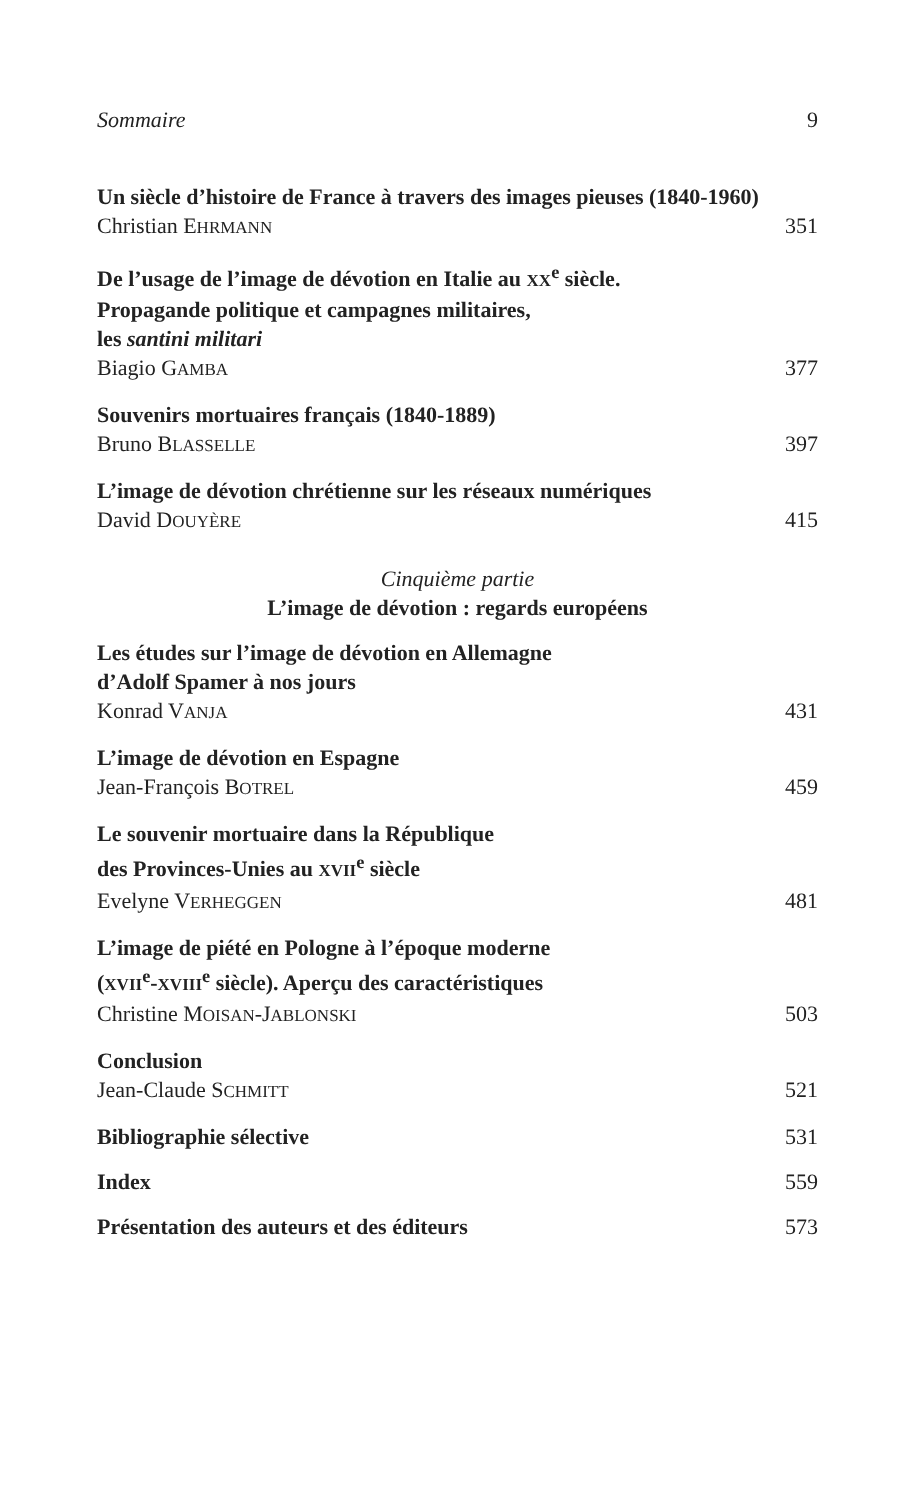Sommaire 9
Un siècle d’histoire de France à travers des images pieuses (1840-1960)
Christian EHRMANN 351
De l’usage de l’image de dévotion en Italie au XX<sup>e</sup> siècle.
Propagande politique et campagnes militaires,
les santini militari
Biagio GAMBA 377
Souvenirs mortuaires français (1840-1889)
Bruno BLASSELLE 397
L’image de dévotion chrétienne sur les réseaux numériques
David DOUYÈRE 415
Cinquième partie
L’image de dévotion : regards européens
Les études sur l’image de dévotion en Allemagne
d’Adolf Spamer à nos jours
Konrad VANJA 431
L’image de dévotion en Espagne
Jean-François BOTREL 459
Le souvenir mortuaire dans la République
des Provinces-Unies au XVII<sup>e</sup> siècle
Evelyne VERHEGGEN 481
L’image de piété en Pologne à l’époque moderne
(XVII<sup>e</sup>-XVIII<sup>e</sup> siècle). Aperçu des caractéristiques
Christine MOISAN-JABLONSKI 503
Conclusion
Jean-Claude SCHMITT 521
Bibliographie sélective 531
Index 559
Présentation des auteurs et des éditeurs 573